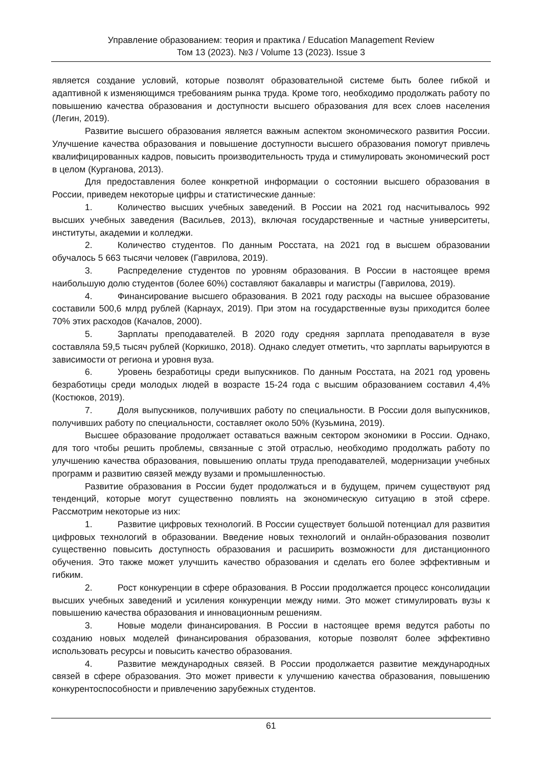Управление образованием: теория и практика / Education Management Review
Том 13 (2023). №3 / Volume 13 (2023). Issue 3
является создание условий, которые позволят образовательной системе быть более гибкой и адаптивной к изменяющимся требованиям рынка труда. Кроме того, необходимо продолжать работу по повышению качества образования и доступности высшего образования для всех слоев населения (Легин, 2019).
Развитие высшего образования является важным аспектом экономического развития России. Улучшение качества образования и повышение доступности высшего образования помогут привлечь квалифицированных кадров, повысить производительность труда и стимулировать экономический рост в целом (Курганова, 2013).
Для предоставления более конкретной информации о состоянии высшего образования в России, приведем некоторые цифры и статистические данные:
1. Количество высших учебных заведений. В России на 2021 год насчитывалось 992 высших учебных заведения (Васильев, 2013), включая государственные и частные университеты, институты, академии и колледжи.
2. Количество студентов. По данным Росстата, на 2021 год в высшем образовании обучалось 5 663 тысячи человек (Гаврилова, 2019).
3. Распределение студентов по уровням образования. В России в настоящее время наибольшую долю студентов (более 60%) составляют бакалавры и магистры (Гаврилова, 2019).
4. Финансирование высшего образования. В 2021 году расходы на высшее образование составили 500,6 млрд рублей (Карнаух, 2019). При этом на государственные вузы приходится более 70% этих расходов (Качалов, 2000).
5. Зарплаты преподавателей. В 2020 году средняя зарплата преподавателя в вузе составляла 59,5 тысяч рублей (Коркишко, 2018). Однако следует отметить, что зарплаты варьируются в зависимости от региона и уровня вуза.
6. Уровень безработицы среди выпускников. По данным Росстата, на 2021 год уровень безработицы среди молодых людей в возрасте 15-24 года с высшим образованием составил 4,4% (Костюков, 2019).
7. Доля выпускников, получивших работу по специальности. В России доля выпускников, получивших работу по специальности, составляет около 50% (Кузьмина, 2019).
Высшее образование продолжает оставаться важным сектором экономики в России. Однако, для того чтобы решить проблемы, связанные с этой отраслью, необходимо продолжать работу по улучшению качества образования, повышению оплаты труда преподавателей, модернизации учебных программ и развитию связей между вузами и промышленностью.
Развитие образования в России будет продолжаться и в будущем, причем существуют ряд тенденций, которые могут существенно повлиять на экономическую ситуацию в этой сфере. Рассмотрим некоторые из них:
1. Развитие цифровых технологий. В России существует большой потенциал для развития цифровых технологий в образовании. Введение новых технологий и онлайн-образования позволит существенно повысить доступность образования и расширить возможности для дистанционного обучения. Это также может улучшить качество образования и сделать его более эффективным и гибким.
2. Рост конкуренции в сфере образования. В России продолжается процесс консолидации высших учебных заведений и усиления конкуренции между ними. Это может стимулировать вузы к повышению качества образования и инновационным решениям.
3. Новые модели финансирования. В России в настоящее время ведутся работы по созданию новых моделей финансирования образования, которые позволят более эффективно использовать ресурсы и повысить качество образования.
4. Развитие международных связей. В России продолжается развитие международных связей в сфере образования. Это может привести к улучшению качества образования, повышению конкурентоспособности и привлечению зарубежных студентов.
61